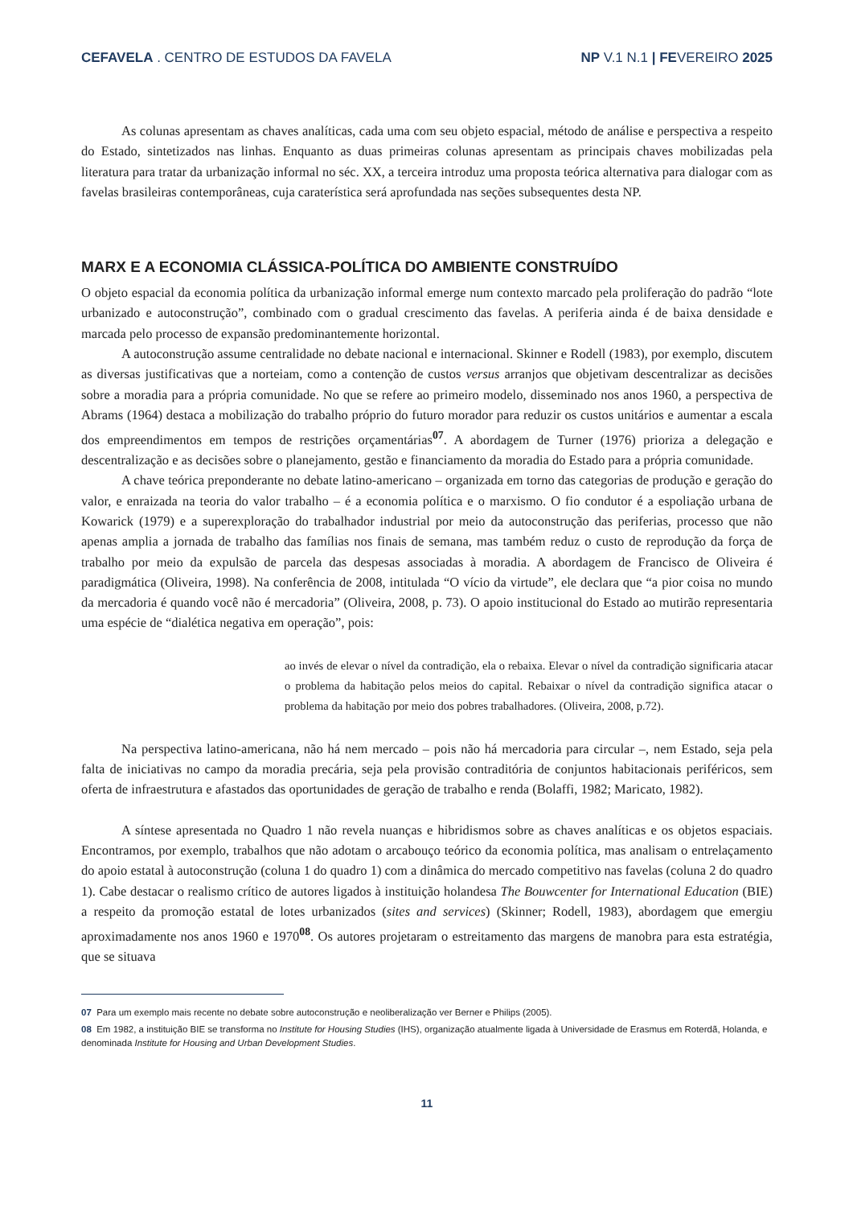CEFAVELA . CENTRO DE ESTUDOS DA FAVELA NP V.1 N.1 | FEVEREIRO 2025
As colunas apresentam as chaves analíticas, cada uma com seu objeto espacial, método de análise e perspectiva a respeito do Estado, sintetizados nas linhas. Enquanto as duas primeiras colunas apresentam as principais chaves mobilizadas pela literatura para tratar da urbanização informal no séc. XX, a terceira introduz uma proposta teórica alternativa para dialogar com as favelas brasileiras contemporâneas, cuja caraterística será aprofundada nas seções subsequentes desta NP.
MARX E A ECONOMIA CLÁSSICA-POLÍTICA DO AMBIENTE CONSTRUÍDO
O objeto espacial da economia política da urbanização informal emerge num contexto marcado pela proliferação do padrão “lote urbanizado e autoconstrução”, combinado com o gradual crescimento das favelas. A periferia ainda é de baixa densidade e marcada pelo processo de expansão predominantemente horizontal.
A autoconstrução assume centralidade no debate nacional e internacional. Skinner e Rodell (1983), por exemplo, discutem as diversas justificativas que a norteiam, como a contenção de custos versus arranjos que objetivam descentralizar as decisões sobre a moradia para a própria comunidade. No que se refere ao primeiro modelo, disseminado nos anos 1960, a perspectiva de Abrams (1964) destaca a mobilização do trabalho próprio do futuro morador para reduzir os custos unitários e aumentar a escala dos empreendimentos em tempos de restrições orçamentárias<sup>07</sup>. A abordagem de Turner (1976) prioriza a delegação e descentralização e as decisões sobre o planejamento, gestão e financiamento da moradia do Estado para a própria comunidade.
A chave teórica preponderante no debate latino-americano – organizada em torno das categorias de produção e geração do valor, e enraizada na teoria do valor trabalho – é a economia política e o marxismo. O fio condutor é a espoliação urbana de Kowarick (1979) e a superexploração do trabalhador industrial por meio da autoconstrução das periferias, processo que não apenas amplia a jornada de trabalho das famílias nos finais de semana, mas também reduz o custo de reprodução da força de trabalho por meio da expulsão de parcela das despesas associadas à moradia. A abordagem de Francisco de Oliveira é paradigmática (Oliveira, 1998). Na conferência de 2008, intitulada “O vício da virtude”, ele declara que “a pior coisa no mundo da mercadoria é quando você não é mercadoria” (Oliveira, 2008, p. 73). O apoio institucional do Estado ao mutirão representaria uma espécie de “dialética negativa em operação”, pois:
ao invés de elevar o nível da contradição, ela o rebaixa. Elevar o nível da contradição significaria atacar o problema da habitação pelos meios do capital. Rebaixar o nível da contradição significa atacar o problema da habitação por meio dos pobres trabalhadores. (Oliveira, 2008, p.72).
Na perspectiva latino-americana, não há nem mercado – pois não há mercadoria para circular –, nem Estado, seja pela falta de iniciativas no campo da moradia precária, seja pela provisão contraditória de conjuntos habitacionais periféricos, sem oferta de infraestrutura e afastados das oportunidades de geração de trabalho e renda (Bolaffi, 1982; Maricato, 1982).
A síntese apresentada no Quadro 1 não revela nuanças e hibridismos sobre as chaves analíticas e os objetos espaciais. Encontramos, por exemplo, trabalhos que não adotam o arcabouço teórico da economia política, mas analisam o entrelaçamento do apoio estatal à autoconstrução (coluna 1 do quadro 1) com a dinâmica do mercado competitivo nas favelas (coluna 2 do quadro 1). Cabe destacar o realismo crítico de autores ligados à instituição holandesa The Bouwcenter for International Education (BIE) a respeito da promoção estatal de lotes urbanizados (sites and services) (Skinner; Rodell, 1983), abordagem que emergiu aproximadamente nos anos 1960 e 1970<sup>08</sup>. Os autores projetaram o estreitamento das margens de manobra para esta estratégia, que se situava
07 Para um exemplo mais recente no debate sobre autoconstrução e neoliberalização ver Berner e Philips (2005).
08 Em 1982, a instituição BIE se transforma no Institute for Housing Studies (IHS), organização atualmente ligada à Universidade de Erasmus em Roterdã, Holanda, e denominada Institute for Housing and Urban Development Studies.
11